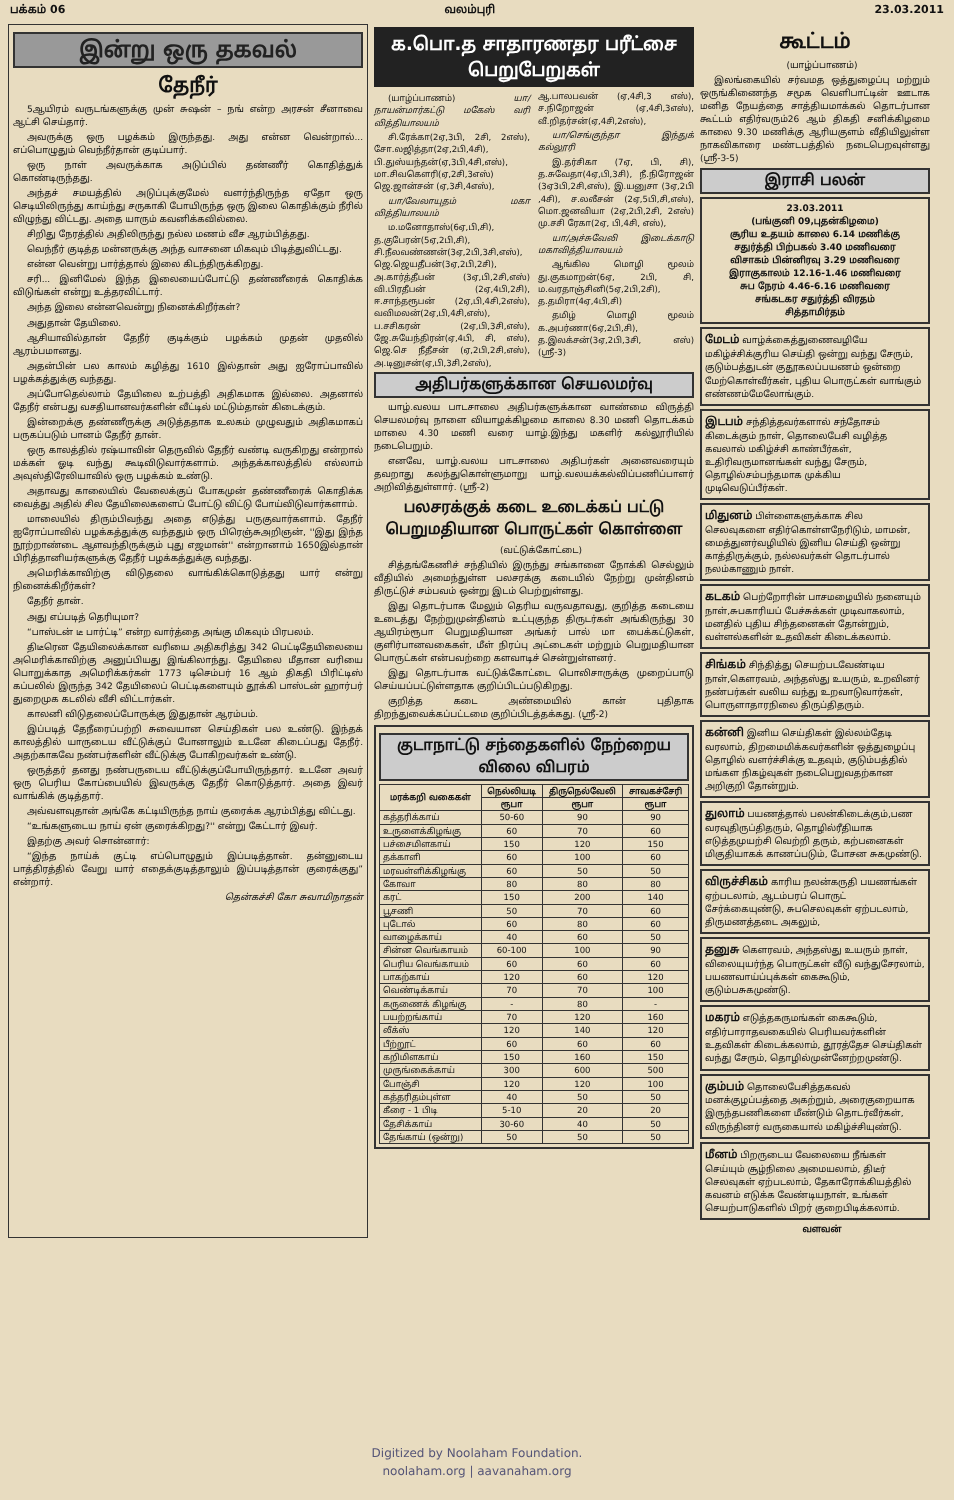பக்கம் 06 வலம்புரி 23.03.2011
இன்று ஒரு தகவல்
தேநீர்
5ஆயிரம் வருடங்களுக்கு முன் சுஷன் – நங் என்ற அரசன் சீனாவை ஆட்சி செய்தார்.
அவருக்கு ஒரு பழக்கம் இருந்தது. அது என்ன வென்றால்... எப்பொழுதும் வெந்நீர்தான் குடிப்பார்.
ஒரு நாள் அவருக்காக அடுப்பில் தண்ணீர் கொதித்துக் கொண்டிருந்தது.
அந்தச் சமயத்தில் அடுப்புக்குமேல் வளர்ந்திருந்த ஏதோ ஒரு செடியிலிருந்து காய்ந்து சருகாகி போயிருந்த ஒரு இலை கொதிக்கும் நீரில் விழுந்து விட்டது. அதை யாரும் கவனிக்கவில்லை.
சிறிது நேரத்தில் அதிலிருந்து நல்ல மணம் வீச ஆரம்பித்தது.
வெந்நீர் குடித்த மன்னருக்கு அந்த வாசனை மிகவும் பிடித்துவிட்டது.
என்ன வென்று பார்த்தால் இலை கிடந்திருக்கிறது.
சரி... இனிமேல் இந்த இலையைப்போட்டு தண்ணீரைக் கொதிக்க விடுங்கள் என்று உத்தரவிட்டார்.
அந்த இலை என்னவென்று நினைக்கிறீர்கள்?
அதுதான் தேயிலை.
ஆசியாவில்தான் தேநீர் குடிக்கும் பழக்கம் முதன் முதலில் ஆரம்பமானது.
அதன்பின் பல காலம் கழித்து 1610 இல்தான் அது ஐரோப்பாவில் பழக்கத்துக்கு வந்தது.
அப்போதெல்லாம் தேயிலை உற்பத்தி அதிகமாக இல்லை. அதனால் தேநீர் என்பது வசதியானவர்களின் வீட்டில் மட்டும்தான் கிடைக்கும்.
இன்றைக்கு தண்ணீருக்கு அடுத்ததாக உலகம் முழுவதும் அதிகமாகப் பருகப்படும் பானம் தேநீர் தான்.
ஒரு காலத்தில் ரஷ்யாவின் தெருவில் தேநீர் வண்டி வருகிறது என்றால் மக்கள் ஓடி வந்து கூடிவிடுவார்களாம். அந்தக்காலத்தில் எல்லாம் அவுஸ்திரேலியாவில் ஒரு பழக்கம் உண்டு.
அதாவது காலையில் வேலைக்குப் போகமுன் தண்ணீரைக் கொதிக்க வைத்து அதில் சில தேயிலைகளைப் போட்டு விட்டு போய்விடுவார்களாம்.
மாலையில் திரும்பிவந்து அதை எடுத்து பருகுவார்களாம். தேநீர் ஐரோப்பாவில் பழக்கத்துக்கு வந்ததும் ஒரு பிரெஞ்சுஅறிஞன், ''இது இந்த நூற்றாண்டை ஆளவந்திருக்கும் புது எஜமான்'' என்றானாம் 1650இல்தான் பிரித்தானியர்களுக்கு தேநீர் பழக்கத்துக்கு வந்தது.
அமெரிக்காவிற்கு விடுதலை வாங்கிக்கொடுத்தது யார் என்று நினைக்கிறீர்கள்?
தேநீர் தான்.
அது எப்படித் தெரியுமா?
“பாஸ்டன் டீ பார்ட்டி” என்ற வார்த்தை அங்கு மிகவும் பிரபலம்.
திடீரென தேயிலைக்கான வரியை அதிகரித்து 342 பெட்டிதேயிலையை அமெரிக்காவிற்கு அனுப்பியது இங்கிலாந்து. தேயிலை மீதான வரியை பொறுக்காத அமெரிக்கர்கள் 1773 டிசெம்பர் 16 ஆம் திகதி பிரிட்டிஸ் கப்பலில் இருந்த 342 தேயிலைப் பெட்டிகளையும் தூக்கி பாஸ்டன் ஹார்பர் துறைமுக கடலில் வீசி விட்டார்கள்.
காலனி விடுதலைப்போருக்கு இதுதான் ஆரம்பம்.
இப்படித் தேநீரைப்பற்றி சுவையான செய்திகள் பல உண்டு. இந்தக் காலத்தில் யாருடைய வீட்டுக்குப் போனாலும் உடனே கிடைப்பது தேநீர். அதற்காகவே நண்பர்களின் வீட்டுக்கு போகிறவர்கள் உண்டு.
ஒருத்தர் தனது நண்பருடைய வீட்டுக்குப்போயிருந்தார். உடனே அவர் ஒரு பெரிய கோப்பையில் இவருக்கு தேநீர் கொடுத்தார். அதை இவர் வாங்கிக் குடித்தார்.
அவ்வளவுதான் அங்கே கட்டியிருந்த நாய் குரைக்க ஆரம்பித்து விட்டது.
“உங்களுடைய நாய் ஏன் குரைக்கிறது?'' என்று கேட்டார் இவர்.
இதற்கு அவர் சொன்னார்:
“இந்த நாய்க் குட்டி எப்பொழுதும் இப்படித்தான். தன்னுடைய பாத்திரத்தில் வேறு யார் எதைக்குடித்தாலும் இப்படித்தான் குரைக்குது” என்றார்.
தென்கச்சி கோ சுவாமிநாதன்
க.பொ.த சாதாரணதர பரீட்சை பெறுபேறுகள்
(யாழ்ப்பாணம்) யா/நாயன்மார்கட்டு மகேஸ் வரி வித்தியாலயம்
சி.ரேக்கா(2ஏ,3பி, 2சி, 2எஸ்), சோ.லஜித்தா(2ஏ,2பி,4சி), பி.துஸ்யந்தன்(ஏ,3பி,4சி,எஸ்), மா.சிவகௌரி(ஏ,2சி,3எஸ்) ஜெ.ஜான்சன் (ஏ,3சி,4எஸ்),
யா/வேலாயுதம் மகா வித்தியாலயம்
ம.மனோதாஸ்(6ஏ,பி,சி), த.குபேரன்(5ஏ,2பி,சி), சி.நீலவண்ணன்(3ஏ,2பி,3சி,எஸ்), ஜெ.ஜெயதீபன்(3ஏ,2பி,2சி), அ.கார்த்தீபன் (3ஏ,பி,2சி,எஸ்) வி.பிரதீபன் (2ஏ,4பி,2சி), ஈ.சாந்தரூபன் (2ஏ,பி,4சி,2எஸ்), வவிமலன்(2ஏ,பி,4சி,எஸ்), ப.சசிகரன் (2ஏ,பி,3சி,எஸ்), ஜே.சுயேந்திரன்(ஏ,4பி, சி, எஸ்), ஜெ.செ நீதீசன் (ஏ,2பி,2சி,எஸ்), அ.டினுசன்(ஏ,பி,3சி,2எஸ்), ஆ.பாலபவன் (ஏ,4சி,3 எஸ்), ச.நிறோஜன் (ஏ,4சி,3எஸ்), வீ.றிதர்சன்(ஏ,4சி,2எஸ்),
யா/செங்குந்தா இந்துக் கல்லூரி
இ.தர்சிகா (7ஏ, பி, சி), த.சுவேதா(4ஏ,பி,3சி), நீ.நிரோஜன் (3ஏ3பி,2சி,எஸ்), இ.யனுசா (3ஏ,2பி ,4சி), ச.லலீசன் (2ஏ,5பி,சி,எஸ்), மொ.ஜனவியா (2ஏ,2பி,2சி, 2எஸ்) மு.சசி ரேகா(2ஏ, பி,4சி, எஸ்),
யா/அச்சுவேலி இடைக்காடு மகாவித்தியாலயம்
ஆங்கில மொழி மூலம் து.குகமாறன்(6ஏ, 2பி, சி, ம.வரதாஞ்சினி(5ஏ,2பி,2சி), த.தமிரா(4ஏ,4பி,சி)
தமிழ் மொழி மூலம் க.அபர்ணா(6ஏ,2பி,சி), த.இலக்சன்(3ஏ,2பி,3சி, எஸ்) (ஶ்ரீ-3)
அதிபர்களுக்கான செயலமர்வு
யாழ்.வலய பாடசாலை அதிபர்களுக்கான வாண்மை விருத்தி செயலமர்வு நாளை வியாழக்கிழமை காலை 8.30 மணி தொடக்கம் மாலை 4.30 மணி வரை யாழ்.இந்து மகளிர் கல்லூரியில் நடைபெறும்.
எனவே, யாழ்.வலய பாடசாலை அதிபர்கள் அனைவரையும் தவறாது கலந்துகொள்ளுமாறு யாழ்.வலயக்கல்விப்பணிப்பாளர் அறிவித்துள்ளார். (ஶ்ரீ-2)
பலசரக்குக் கடை உடைக்கப் பட்டு பெறுமதியான பொருட்கள் கொள்ளை
(வட்டுக்கோட்டை)
சித்தங்கேணிச் சந்தியில் இருந்து சங்கானை நோக்கி செல்லும் வீதியில் அமைந்துள்ள பலசரக்கு கடையில் நேற்று முன்தினம் திருட்டுச் சம்பவம் ஒன்று இடம் பெற்றுள்ளது.
இது தொடர்பாக மேலும் தெரிய வருவதாவது, குறித்த கடையை உடைத்து நேற்றுமுன்தினம் உட்புகுந்த திருடர்கள் அங்கிருந்து 30 ஆயிரம்ரூபா பெறுமதியான அங்கர் பால் மா பைக்கட்டுகள், குளிர்பானவகைகள், மீள் நிரப்பு அட்டைகள் மற்றும் பெறுமதியான பொருட்கள் என்பவற்றை களவாடிச் சென்றுள்ளனர்.
இது தொடர்பாக வட்டுக்கோட்டை பொலிசாருக்கு முறைப்பாடு செய்யப்பட்டுள்ளதாக குறிப்பிடப்படுகிறது.
குறித்த கடை அண்மையில் கான் புதிதாக திறந்துவைக்கப்பட்டமை குறிப்பிடத்தக்கது. (ஶ்ரீ-2)
குடாநாட்டு சந்தைகளில் நேற்றைய விலை விபரம்
| மரக்கறி வகைகள் | நெல்லியடி | திருநெல்வேலி | சாவகச்சேரி |
| --- | --- | --- | --- |
| | ரூபா | ரூபா | ரூபா |
| கத்தரிக்காய் | 50-60 | 90 | 90 |
| உருளைக்கிழங்கு | 60 | 70 | 60 |
| பச்சைமிளகாய் | 150 | 120 | 150 |
| தக்காளி | 60 | 100 | 60 |
| மரவள்ளிக்கிழங்கு | 60 | 50 | 50 |
| கோவா | 80 | 80 | 80 |
| கரட் | 150 | 200 | 140 |
| பூசணி | 50 | 70 | 60 |
| புடோல் | 60 | 80 | 60 |
| வாழைக்காய் | 40 | 60 | 50 |
| சின்ன வெங்காயம் | 60-100 | 100 | 90 |
| பெரிய வெங்காயம் | 60 | 60 | 60 |
| பாகற்காய் | 120 | 60 | 120 |
| வெண்டிக்காய் | 70 | 70 | 100 |
| கருணைக் கிழங்கு | - | 80 | - |
| பயற்றங்காய் | 70 | 120 | 160 |
| லீக்ஸ் | 120 | 140 | 120 |
| பீற்றூட் | 60 | 60 | 60 |
| கறிமிளகாய் | 150 | 160 | 150 |
| முருங்கைக்காய் | 300 | 600 | 500 |
| போஞ்சி | 120 | 120 | 100 |
| கத்தரிதம்புள்ள | 40 | 50 | 50 |
| கீரை - 1 பிடி | 5-10 | 20 | 20 |
| தேசிக்காய் | 30-60 | 40 | 50 |
| தேங்காய் (ஒன்று) | 50 | 50 | 50 |
கூட்டம்
(யாழ்ப்பாணம்)
இலங்கையில் சர்வமத ஒத்துழைப்பு மற்றும் ஒருங்கிணைந்த சமூக வெளிபாட்டின் ஊடாக மனித நேயத்தை சாத்தியமாக்கல் தொடர்பான கூட்டம் எதிர்வரும்26 ஆம் திகதி சனிக்கிழமை காலை 9.30 மணிக்கு ஆரியகுளம் வீதியிலுள்ள நாகவிகாரை மண்டபத்தில் நடைபெறவுள்ளது (ஶ்ரீ-3-5)
இராசி பலன்
23.03.2011
(பங்குனி 09,புதன்கிழமை)
சூரிய உதயம் காலை 6.14 மணிக்கு
சதுர்த்தி பிற்பகல் 3.40 மணிவரை
விசாகம் பின்னிரவு 3.29 மணிவரை
இராகுகாலம் 12.16-1.46 மணிவரை
சுப நேரம் 4.46-6.16 மணிவரை
சங்கடகர சதுர்த்தி விரதம்
சித்தாமிர்தம்
மேடம் வாழ்க்கைத்துணைவழியே மகிழ்ச்சிக்குரிய செய்தி ஒன்று வந்து சேரும், குடும்பத்துடன் குதூகலப்பயணம் ஒன்றை மேற்கொள்வீர்கள், புதிய பொருட்கள் வாங்கும் எண்ணம்மேலோங்கும்.
இடபம் சந்தித்தவர்களால் சந்தோசம் கிடைக்கும் நாள், தொலைபேசி வழித்த கவலால் மகிழ்ச்சி காண்பீர்கள், உதிரிவருமானங்கள் வந்து சேரும், தொழில்சம்பந்தமாக முக்கிய முடிவெடுப்பீர்கள்.
மிதுனம் பிள்ளைகளுக்காக சில செலவுகளை எதிர்கொள்ளநேரிடும், மாமன், மைத்துனர்வழியில் இனிய செய்தி ஒன்று காத்திருக்கும், நல்லவர்கள் தொடர்பால் நலம்காணும் நாள்.
கடகம் பெற்றோரின் பாசமழையில் நனையும் நாள்,சுபகாரியப் பேச்சுக்கள் முடிவாகலாம், மனதில் புதிய சிந்தனைகள் தோன்றும், வள்ளல்களின் உதவிகள் கிடைக்கலாம்.
சிங்கம் சிந்தித்து செயற்படவேண்டிய நாள்,கௌரவம், அந்தஸ்து உயரும், உறவினர் நண்பர்கள் வலிய வந்து உறவாடுவார்கள், பொருளாதாரநிலை திருப்திதரும்.
கன்னி இனிய செய்திகள் இல்லம்தேடி வரலாம், திறமைமிக்கவர்களின் ஒத்துழைப்பு தொழில் வளர்ச்சிக்கு உதவும், குடும்பத்தில் மங்கள நிகழ்வுகள் நடைபெறுவதற்கான அறிகுறி தோன்றும்.
துலாம் பயணத்தால் பலன்கிடைக்கும்,பண வரவுதிருப்திதரும், தொழில்ரீதியாக எடுத்தமுயற்சி வெற்றி தரும், கற்பனைகள் மிகுதியாகக் காணப்படும், போசன சுகமுண்டு.
விருச்சிகம் காரிய நலன்கருதி பயணங்கள் ஏற்படலாம், ஆடம்பரப் பொருட் சேர்க்கையுண்டு, சுபசெலவுகள் ஏற்படலாம், திருமணத்தடை அகலும்,
தனுசு கௌரவம், அந்தஸ்து உயரும் நாள், விலையுயர்ந்த பொருட்கள் வீடு வந்துசேரலாம், பயணவாய்ப்புக்கள் கைகூடும், குடும்பசுகமுண்டு.
மகரம் எடுத்தகருமங்கள் கைகூடும், எதிர்பாராதவகையில் பெரியவர்களின் உதவிகள் கிடைக்கலாம், தூரத்தேச செய்திகள் வந்து சேரும், தொழில்முன்னேற்றமுண்டு.
கும்பம் தொலைபேசித்தகவல் மனக்குழப்பத்தை அகற்றும், அரைகுறையாக இருந்தபணிகளை மீண்டும் தொடர்வீர்கள், விருந்தினர் வருகையால் மகிழ்ச்சியுண்டு.
மீனம் பிறருடைய வேலையை நீங்கள் செய்யும் சூழ்நிலை அமையலாம், திடீர் செலவுகள் ஏற்படலாம், தேகாரோக்கியத்தில் கவனம் எடுக்க வேண்டியநாள், உங்கள் செயற்பாடுகளில் பிறர் குறைபிடிக்கலாம்.
வளவன்
Digitized by Noolaham Foundation.
noolaham.org | aavanaham.org